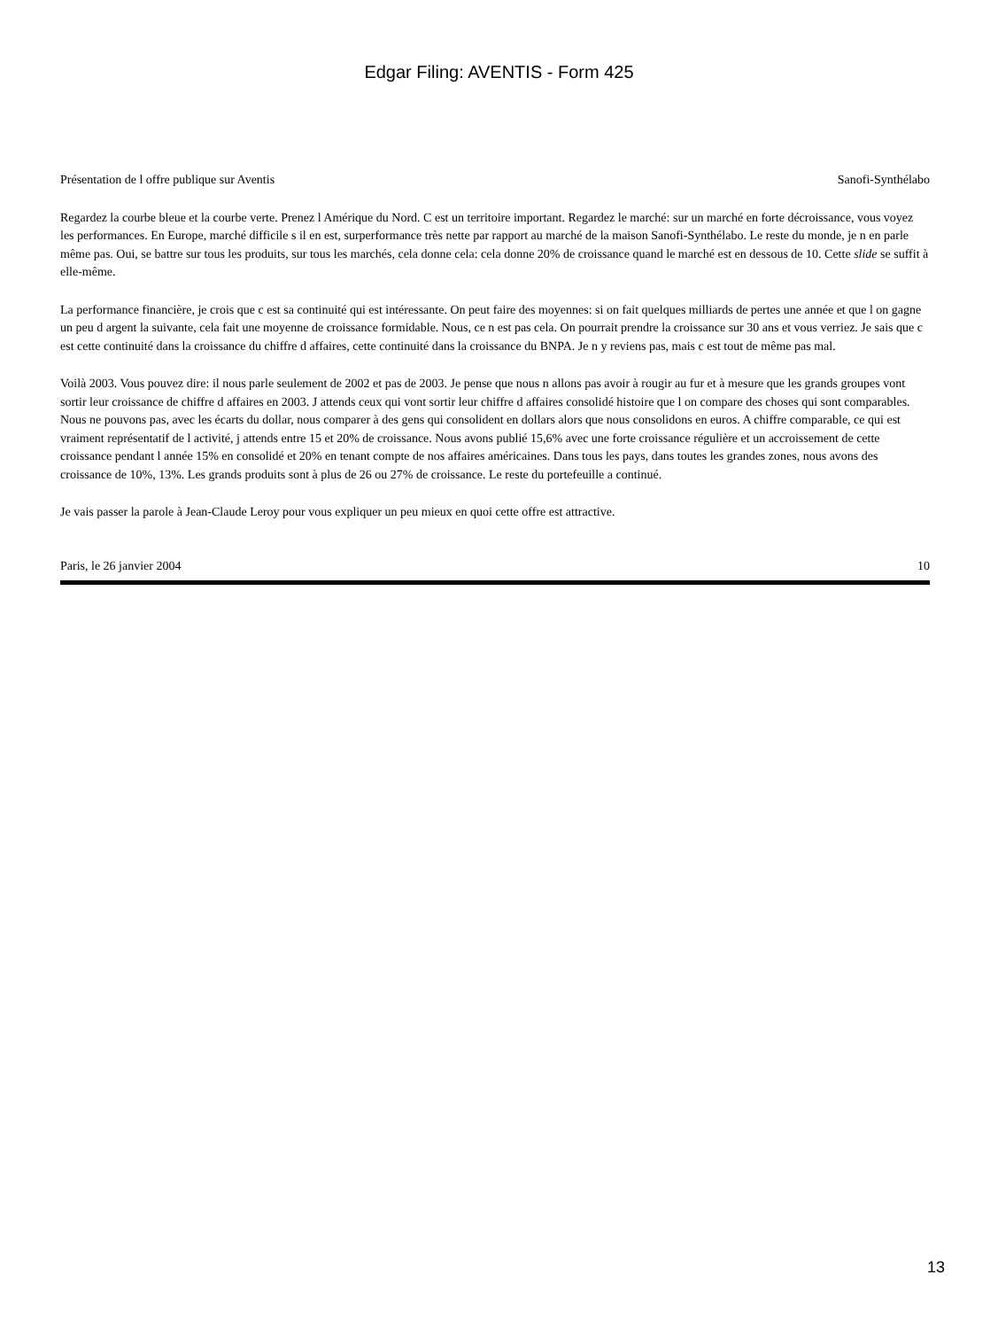Edgar Filing: AVENTIS - Form 425
Présentation de l offre publique sur Aventis Sanofi-Synthélabo
Regardez la courbe bleue et la courbe verte. Prenez l Amérique du Nord. C est un territoire important. Regardez le marché: sur un marché en forte décroissance, vous voyez les performances. En Europe, marché difficile s il en est, surperformance très nette par rapport au marché de la maison Sanofi-Synthélabo. Le reste du monde, je n en parle même pas. Oui, se battre sur tous les produits, sur tous les marchés, cela donne cela: cela donne 20% de croissance quand le marché est en dessous de 10. Cette slide se suffit à elle-même.
La performance financière, je crois que c est sa continuité qui est intéressante. On peut faire des moyennes: si on fait quelques milliards de pertes une année et que l on gagne un peu d argent la suivante, cela fait une moyenne de croissance formidable. Nous, ce n est pas cela. On pourrait prendre la croissance sur 30 ans et vous verriez. Je sais que c est cette continuité dans la croissance du chiffre d affaires, cette continuité dans la croissance du BNPA. Je n y reviens pas, mais c est tout de même pas mal.
Voilà 2003. Vous pouvez dire: il nous parle seulement de 2002 et pas de 2003. Je pense que nous n allons pas avoir à rougir au fur et à mesure que les grands groupes vont sortir leur croissance de chiffre d affaires en 2003. J attends ceux qui vont sortir leur chiffre d affaires consolidé histoire que l on compare des choses qui sont comparables. Nous ne pouvons pas, avec les écarts du dollar, nous comparer à des gens qui consolident en dollars alors que nous consolidons en euros. A chiffre comparable, ce qui est vraiment représentatif de l activité, j attends entre 15 et 20% de croissance. Nous avons publié 15,6% avec une forte croissance régulière et un accroissement de cette croissance pendant l année 15% en consolidé et 20% en tenant compte de nos affaires américaines. Dans tous les pays, dans toutes les grandes zones, nous avons des croissance de 10%, 13%. Les grands produits sont à plus de 26 ou 27% de croissance. Le reste du portefeuille a continué.
Je vais passer la parole à Jean-Claude Leroy pour vous expliquer un peu mieux en quoi cette offre est attractive.
Paris, le 26 janvier 2004 10
13